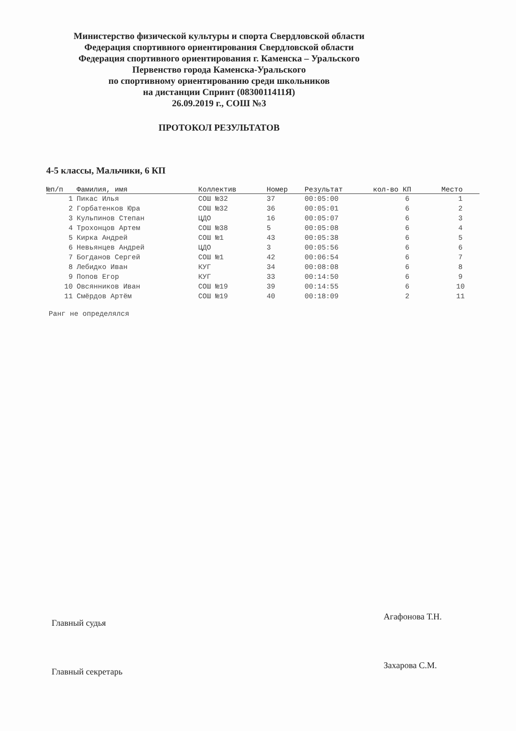Министерство физической культуры и спорта Свердловской области
Федерация спортивного ориентирования Свердловской области
Федерация спортивного ориентирования г. Каменска – Уральского
Первенство города Каменска-Уральского
по спортивному ориентированию среди школьников
на дистанции Спринт (0830011411Я)
26.09.2019 г., СОШ №3
ПРОТОКОЛ РЕЗУЛЬТАТОВ
4-5 классы, Мальчики, 6 КП
| №п/п | Фамилия, имя | Коллектив | Номер | Результат | кол-во КП | Место |
| --- | --- | --- | --- | --- | --- | --- |
| 1 | Пикас Илья | СОШ №32 | 37 | 00:05:00 | 6 | 1 |
| 2 | Горбатенков Юра | СОШ №32 | 36 | 00:05:01 | 6 | 2 |
| 3 | Кульпинов Степан | ЦДО | 16 | 00:05:07 | 6 | 3 |
| 4 | Трохонцов Артем | СОШ №38 | 5 | 00:05:08 | 6 | 4 |
| 5 | Кирка Андрей | СОШ №1 | 43 | 00:05:38 | 6 | 5 |
| 6 | Невьянцев Андрей | ЦДО | 3 | 00:05:56 | 6 | 6 |
| 7 | Богданов Сергей | СОШ №1 | 42 | 00:06:54 | 6 | 7 |
| 8 | Лебидко Иван | КУГ | 34 | 00:08:08 | 6 | 8 |
| 9 | Попов Егор | КУГ | 33 | 00:14:50 | 6 | 9 |
| 10 | Овсянников Иван | СОШ №19 | 39 | 00:14:55 | 6 | 10 |
| 11 | Смёрдов Артём | СОШ №19 | 40 | 00:18:09 | 2 | 11 |
Ранг не определялся
Главный судья
Агафонова Т.Н.
Главный секретарь
Захарова С.М.